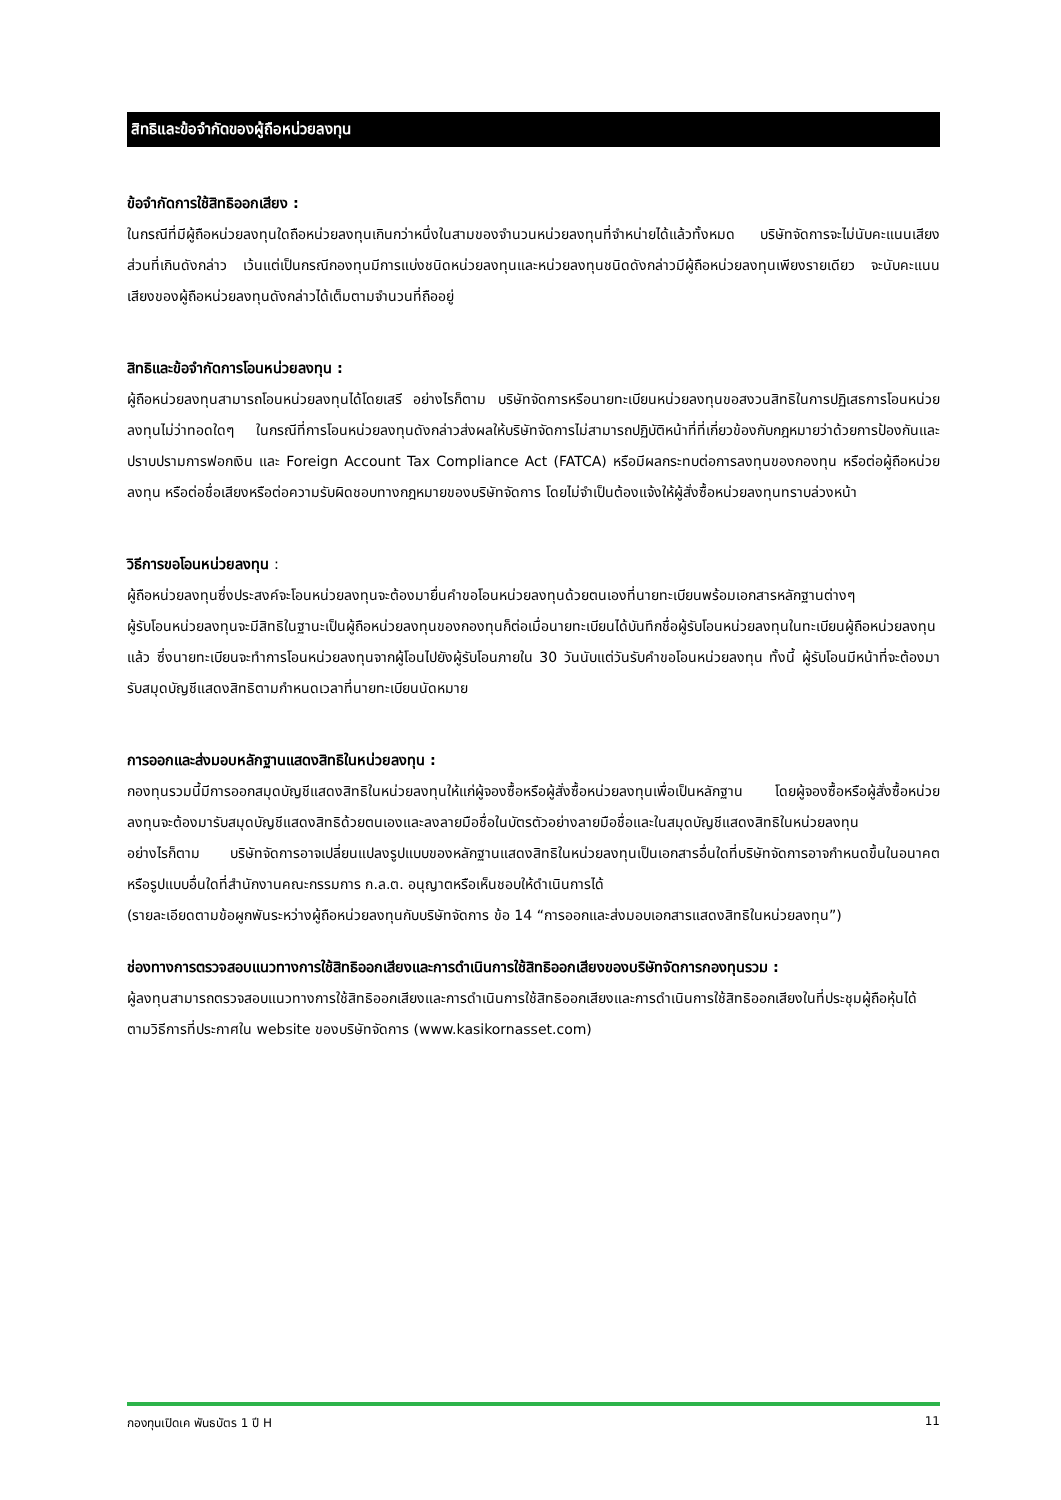สิทธิและข้อจำกัดของผู้ถือหน่วยลงทุน
ข้อจำกัดการใช้สิทธิออกเสียง :
ในกรณีที่มีผู้ถือหน่วยลงทุนใดถือหน่วยลงทุนเกินกว่าหนึ่งในสามของจำนวนหน่วยลงทุนที่จำหน่ายได้แล้วทั้งหมด บริษัทจัดการจะไม่นับคะแนนเสียงส่วนที่เกินดังกล่าว เว้นแต่เป็นกรณีกองทุนมีการแบ่งชนิดหน่วยลงทุนและหน่วยลงทุนชนิดดังกล่าวมีผู้ถือหน่วยลงทุนเพียงรายเดียว จะนับคะแนนเสียงของผู้ถือหน่วยลงทุนดังกล่าวได้เต็มตามจำนวนที่ถืออยู่
สิทธิและข้อจำกัดการโอนหน่วยลงทุน :
ผู้ถือหน่วยลงทุนสามารถโอนหน่วยลงทุนได้โดยเสรี อย่างไรก็ตาม บริษัทจัดการหรือนายทะเบียนหน่วยลงทุนขอสงวนสิทธิในการปฏิเสธการโอนหน่วยลงทุนไม่ว่าทอดใดๆ ในกรณีที่การโอนหน่วยลงทุนดังกล่าวส่งผลให้บริษัทจัดการไม่สามารถปฏิบัติหน้าที่ที่เกี่ยวข้องกับกฎหมายว่าด้วยการป้องกันและปราบปรามการฟอกเงิน และ Foreign Account Tax Compliance Act (FATCA) หรือมีผลกระทบต่อการลงทุนของกองทุน หรือต่อผู้ถือหน่วยลงทุน หรือต่อชื่อเสียงหรือต่อความรับผิดชอบทางกฎหมายของบริษัทจัดการ โดยไม่จำเป็นต้องแจ้งให้ผู้สั่งซื้อหน่วยลงทุนทราบล่วงหน้า
วิธีการขอโอนหน่วยลงทุน :
ผู้ถือหน่วยลงทุนซึ่งประสงค์จะโอนหน่วยลงทุนจะต้องมายื่นคำขอโอนหน่วยลงทุนด้วยตนเองที่นายทะเบียนพร้อมเอกสารหลักฐานต่างๆ
ผู้รับโอนหน่วยลงทุนจะมีสิทธิในฐานะเป็นผู้ถือหน่วยลงทุนของกองทุนก็ต่อเมื่อนายทะเบียนได้บันทึกชื่อผู้รับโอนหน่วยลงทุนในทะเบียนผู้ถือหน่วยลงทุนแล้ว ซึ่งนายทะเบียนจะทำการโอนหน่วยลงทุนจากผู้โอนไปยังผู้รับโอนภายใน 30 วันนับแต่วันรับคำขอโอนหน่วยลงทุน ทั้งนี้ ผู้รับโอนมีหน้าที่จะต้องมารับสมุดบัญชีแสดงสิทธิตามกำหนดเวลาที่นายทะเบียนนัดหมาย
การออกและส่งมอบหลักฐานแสดงสิทธิในหน่วยลงทุน :
กองทุนรวมนี้มีการออกสมุดบัญชีแสดงสิทธิในหน่วยลงทุนให้แก่ผู้จองซื้อหรือผู้สั่งซื้อหน่วยลงทุนเพื่อเป็นหลักฐาน โดยผู้จองซื้อหรือผู้สั่งซื้อหน่วยลงทุนจะต้องมารับสมุดบัญชีแสดงสิทธิด้วยตนเองและลงลายมือชื่อในบัตรตัวอย่างลายมือชื่อและในสมุดบัญชีแสดงสิทธิในหน่วยลงทุน
อย่างไรก็ตาม บริษัทจัดการอาจเปลี่ยนแปลงรูปแบบของหลักฐานแสดงสิทธิในหน่วยลงทุนเป็นเอกสารอื่นใดที่บริษัทจัดการอาจกำหนดขึ้นในอนาคต หรือรูปแบบอื่นใดที่สำนักงานคณะกรรมการ ก.ล.ต. อนุญาตหรือเห็นชอบให้ดำเนินการได้
(รายละเอียดตามข้อผูกพันระหว่างผู้ถือหน่วยลงทุนกับบริษัทจัดการ ข้อ 14 “การออกและส่งมอบเอกสารแสดงสิทธิในหน่วยลงทุน”)
ช่องทางการตรวจสอบแนวทางการใช้สิทธิออกเสียงและการดำเนินการใช้สิทธิออกเสียงของบริษัทจัดการกองทุนรวม :
ผู้ลงทุนสามารถตรวจสอบแนวทางการใช้สิทธิออกเสียงและการดำเนินการใช้สิทธิออกเสียงและการดำเนินการใช้สิทธิออกเสียงในที่ประชุมผู้ถือหุ้นได้ตามวิธีการที่ประกาศใน website ของบริษัทจัดการ (www.kasikornasset.com)
กองทุนเปิดเค พันธบัตร 1 ปี H 11